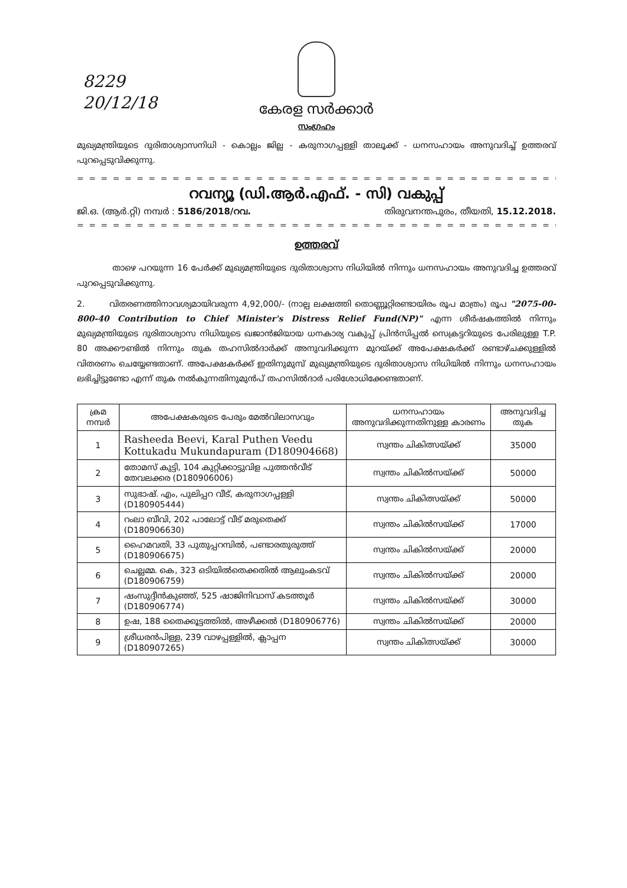8229
20/12/18
കേരള സർക്കാർ
സംഗ്രഹം
മുഖ്യമന്ത്രിയുടെ ദുരിതാശ്വാസനിധി - കൊല്ലം ജില്ല - കരുനാഗപ്പള്ളി താലൂക്ക് - ധനസഹായം അനുവദിച്ച് ഉത്തരവ് പുറപ്പെടുവിക്കുന്നു.
= = = = = = = = = = = = = = = = = = = = = = = = = = = = = = = = = = = = = = = = = = = = = = = = =
റവന്യൂ (ഡി.ആർ.എഫ്. - സി) വകുപ്പ്
ജി.ഒ. (ആർ.റ്റി) നമ്പർ : 5186/2018/റവ. തിരുവനന്തപുരം, തീയതി, 15.12.2018.
= = = = = = = = = = = = = = = = = = = = = = = = = = = = = = = = = = = = = = = = = = = = = = = = =
ഉത്തരവ്
താഴെ പറയുന്ന 16 പേർക്ക് മുഖ്യമന്ത്രിയുടെ ദുരിതാശ്വാസ നിധിയിൽ നിന്നും ധനസഹായം അനുവദിച്ച ഉത്തരവ് പുറപ്പെടുവിക്കുന്നു.
2. വിതരണത്തിനാവശ്യമായിവരുന്ന 4,92,000/- (നാല്പ ലക്ഷത്തി തൊണ്ണൂറ്റിരണ്ടായിരം രൂപ മാത്രം) രൂപ "2075-00-800-40 Contribution to Chief Minister's Distress Relief Fund(NP)" എന്ന ശീർഷകത്തിൽ നിന്നും മുഖ്യമന്ത്രിയുടെ ദുരിതാശ്വാസ നിധിയുടെ ഖജാൻജിയായ ധനകാര്യ വകുപ്പ് പ്രിൻസിപ്പൽ സെക്രട്ടറിയുടെ പേരിലുള്ള T.P. 80 അക്കൗണ്ടിൽ നിന്നും തുക തഹസിൽദാർക്ക് അനുവദിക്കുന്ന മുറയ്ക്ക് അപേക്ഷകർക്ക് രണ്ടാഴ്ചക്കുള്ളിൽ വിതരണം ചെയ്യേണ്ടതാണ്. അപേക്ഷകർക്ക് ഇതിനുമുമ്പ് മുഖ്യമന്ത്രിയുടെ ദുരിതാശ്വാസ നിധിയിൽ നിന്നും ധനസഹായം ലഭിച്ചിട്ടുണ്ടോ എന്ന് തുക നൽകുന്നതിനുമുൻപ് തഹസിൽദാർ പരിശോധിക്കേണ്ടതാണ്.
| ക്രമ നമ്പർ | അപേക്ഷകരുടെ പേരും മേൽവിലാസവും | ധനസഹായം അനുവദിക്കുന്നതിനുള്ള കാരണം | അനുവദിച്ച തുക |
| --- | --- | --- | --- |
| 1 | Rasheeda Beevi, Karal Puthen Veedu Kottukadu Mukundapuram (D180904668) | സ്വന്തം ചികിത്സയ്ക്ക് | 35000 |
| 2 | തോമസ് കുട്ടി, 104 കുറ്റിക്കാട്ടുവിള പുത്തൻവീട് തേവലക്കര (D180906006) | സ്വന്തം ചികിൽസയ്ക്ക് | 50000 |
| 3 | സുഭാഷ്. എം, പുലിപ്പറ വീട്, കരുനാഗപ്പള്ളി (D180905444) | സ്വന്തം ചികിത്സയ്ക്ക് | 50000 |
| 4 | റംലാ ബീവി, 202 പാലോട്ട് വീട് മരുതെക്ക് (D180906630) | സ്വന്തം ചികിൽസയ്ക്ക് | 17000 |
| 5 | ഹൈമവതി, 33 പുതുപ്പറമ്പിൽ, പണ്ടാരതുരുത്ത് (D180906675) | സ്വന്തം ചികിൽസയ്ക്ക് | 20000 |
| 6 | ചെല്ലമ്മ. കെ, 323 ഒടിയിൽതെക്കതിൽ ആലുംകടവ് (D180906759) | സ്വന്തം ചികിൽസയ്ക്ക് | 20000 |
| 7 | ഷംസുദ്ദീൻകുഞ്ഞ്, 525 ഷാജിനിവാസ് കടത്തൂർ (D180906774) | സ്വന്തം ചികിൽസയ്ക്ക് | 30000 |
| 8 | ഉഷ, 188 തൈക്കൂട്ടത്തിൽ, അഴീക്കൽ (D180906776) | സ്വന്തം ചികിൽസയ്ക്ക് | 20000 |
| 9 | ശ്രീധരൻപിള്ള, 239 വാഴപ്പള്ളിൽ, ക്ലാപ്പന (D180907265) | സ്വന്തം ചികിത്സയ്ക്ക് | 30000 |